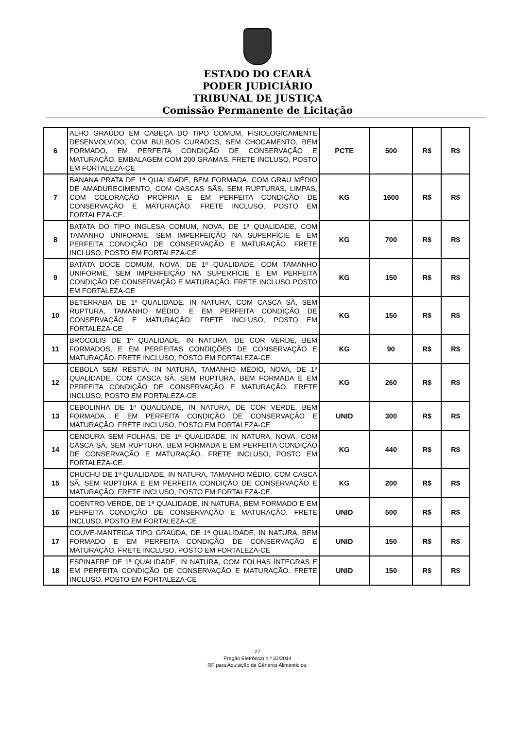ESTADO DO CEARÁ
PODER JUDICIÁRIO
TRIBUNAL DE JUSTIÇA
Comissão Permanente de Licitação
| 6 | ALHO GRAÚDO EM CABEÇA DO TIPO COMUM, FISIOLOGICAMENTE DESENVOLVIDO, COM BULBOS CURADOS, SEM CHOCAMENTO, BEM FORMADO, EM PERFEITA CONDIÇÃO DE CONSERVAÇÃO E MATURAÇÃO, EMBALAGEM COM 200 GRAMAS. FRETE INCLUSO, POSTO EM FORTALEZA-CE. | PCTE | 500 | R$ | R$ |
| 7 | BANANA PRATA DE 1ª QUALIDADE, BEM FORMADA, COM GRAU MÉDIO DE AMADURECIMENTO, COM CASCAS SÃS, SEM RUPTURAS, LIMPAS, COM COLORAÇÃO PRÓPRIA E EM PERFEITA CONDIÇÃO DE CONSERVAÇÃO E MATURAÇÃO. FRETE INCLUSO, POSTO EM FORTALEZA-CE. | KG | 1600 | R$ | R$ |
| 8 | BATATA DO TIPO INGLESA COMUM, NOVA, DE 1ª QUALIDADE, COM TAMANHO UNIFORME, SEM IMPERFEIÇÃO NA SUPERFÍCIE E EM PERFEITA CONDIÇÃO DE CONSERVAÇÃO E MATURAÇÃO. FRETE INCLUSO, POSTO EM FORTALEZA-CE | KG | 700 | R$ | R$ |
| 9 | BATATA DOCE COMUM, NOVA, DE 1ª QUALIDADE, COM TAMANHO UNIFORME, SEM IMPERFEIÇÃO NA SUPERFÍCIE E EM PERFEITA CONDIÇÃO DE CONSERVAÇÃO E MATURAÇÃO. FRETE INCLUSO POSTO EM FORTALEZA-CE | KG | 150 | R$ | R$ |
| 10 | BETERRABA DE 1ª QUALIDADE, IN NATURA, COM CASCA SÃ, SEM RUPTURA, TAMANHO MÉDIO, E EM PERFEITA CONDIÇÃO DE CONSERVAÇÃO E MATURAÇÃO. FRETE INCLUSO, POSTO EM FORTALEZA-CE | KG | 150 | R$ | R$ |
| 11 | BRÓCOLIS DE 1ª QUALIDADE, IN NATURA, DE COR VERDE, BEM FORMADOS, E EM PERFEITAS CONDIÇÕES DE CONSERVAÇÃO E MATURAÇÃO. FRETE INCLUSO, POSTO EM FORTALEZA-CE. | KG | 90 | R$ | R$ |
| 12 | CEBOLA SEM RÉSTIA, IN NATURA, TAMANHO MÉDIO, NOVA, DE 1ª QUALIDADE, COM CASCA SÃ, SEM RUPTURA, BEM FORMADA E EM PERFEITA CONDIÇÃO DE CONSERVAÇÃO E MATURAÇÃO. FRETE INCLUSO, POSTO EM FORTALEZA-CE | KG | 260 | R$ | R$ |
| 13 | CEBOLINHA DE 1ª QUALIDADE, IN NATURA, DE COR VERDE, BEM FORMADA, E EM PERFEITA CONDIÇÃO DE CONSERVAÇÃO E MATURAÇÃO. FRETE INCLUSO, POSTO EM FORTALEZA-CE | UNID | 300 | R$ | R$ |
| 14 | CENOURA SEM FOLHAS, DE 1ª QUALIDADE, IN NATURA, NOVA, COM CASCA SÃ, SEM RUPTURA, BEM FORMADA E EM PERFEITA CONDIÇÃO DE CONSERVAÇÃO E MATURAÇÃO. FRETE INCLUSO, POSTO EM FORTALEZA-CE. | KG | 440 | R$ | R$ |
| 15 | CHUCHU DE 1ª QUALIDADE, IN NATURA, TAMANHO MÉDIO, COM CASCA SÃ, SEM RUPTURA E EM PERFEITA CONDIÇÃO DE CONSERVAÇÃO E MATURAÇÃO. FRETE INCLUSO, POSTO EM FORTALEZA-CE. | KG | 200 | R$ | R$ |
| 16 | COENTRO VERDE, DE 1ª QUALIDADE, IN NATURA, BEM FORMADO E EM PERFEITA CONDIÇÃO DE CONSERVAÇÃO E MATURAÇÃO. FRETE INCLUSO, POSTO EM FORTALEZA-CE | UNID | 500 | R$ | R$ |
| 17 | COUVE-MANTEIGA TIPO GRAÚDA, DE 1ª QUALIDADE, IN NATURA, BEM FORMADO E EM PERFEITA CONDIÇÃO DE CONSERVAÇÃO E MATURAÇÃO. FRETE INCLUSO, POSTO EM FORTALEZA-CE | UNID | 150 | R$ | R$ |
| 18 | ESPINAFRE DE 1ª QUALIDADE, IN NATURA, COM FOLHAS ÍNTEGRAS E EM PERFEITA CONDIÇÃO DE CONSERVAÇÃO E MATURAÇÃO. FRETE INCLUSO, POSTO EM FORTALEZA-CE | UNID | 150 | R$ | R$ |
27
Pregão Eletrônico n.º 32/2014
RP para Aquisição de Gêneros Alimentícios.